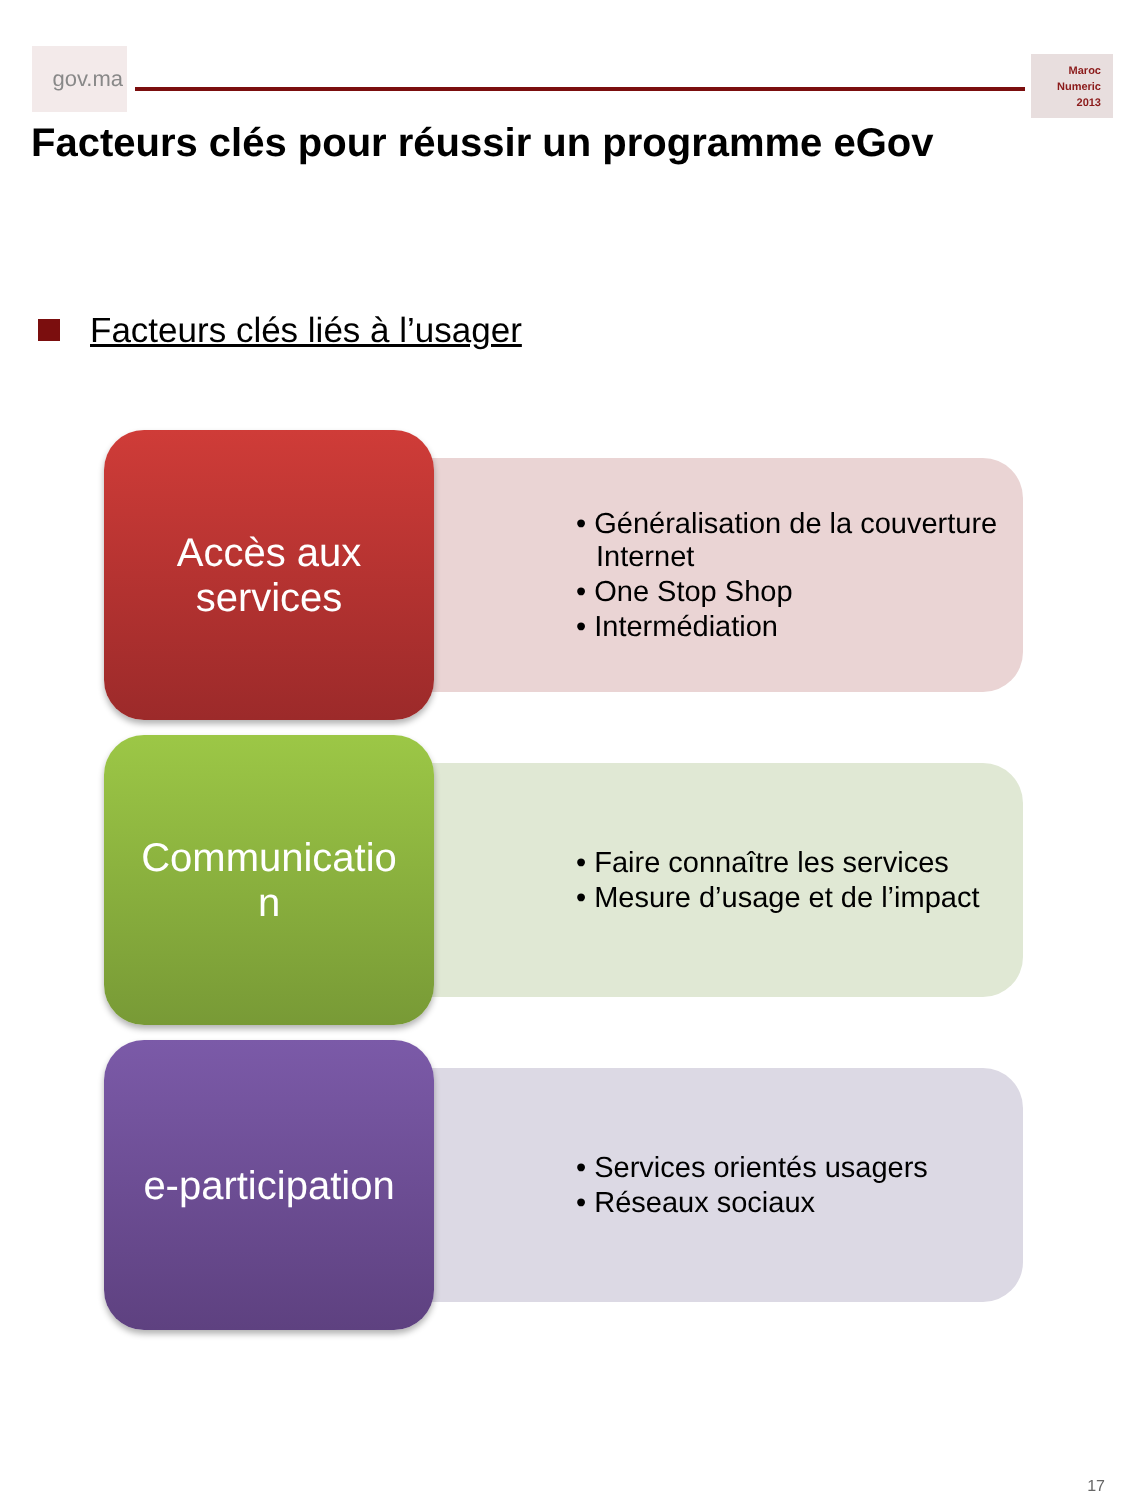gov.ma
Maroc
Numeric
2013
Facteurs clés pour réussir un programme eGov
Facteurs clés liés à l’usager
Accès aux
services
• Généralisation de la couverture Internet
• One Stop Shop
• Intermédiation
Communicatio
n
• Faire connaître les services
• Mesure d’usage et de l’impact
e-participation
• Services orientés usagers
• Réseaux sociaux
17